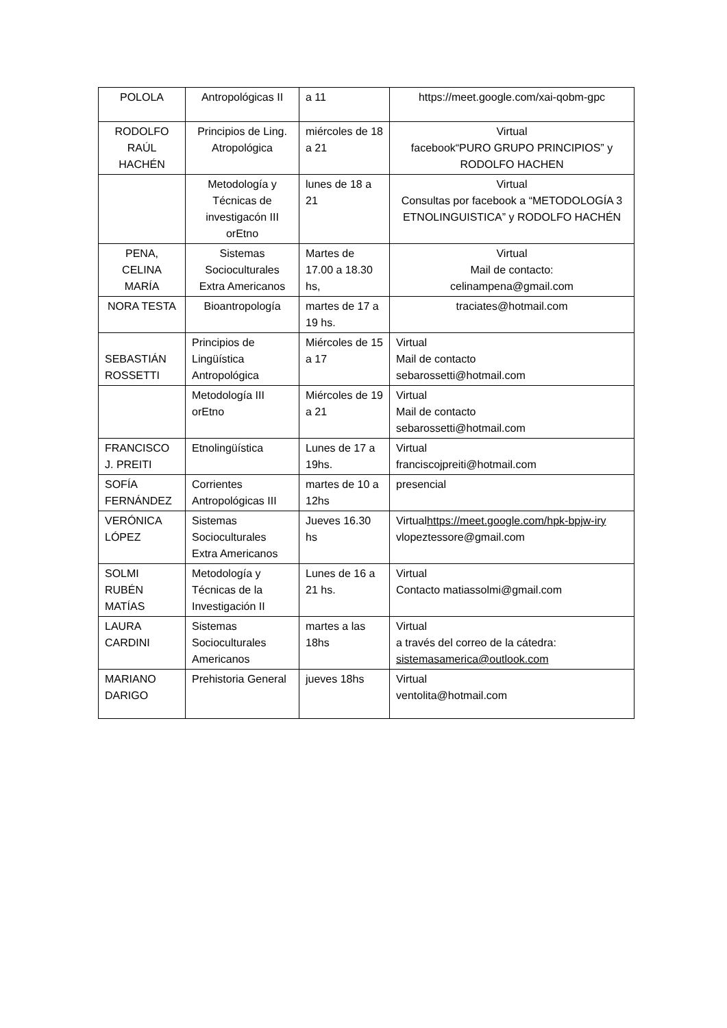| POLOLA | Antropológicas II | a 11 | https://meet.google.com/xai-qobm-gpc |
| RODOLFO RAÚL HACHÉN | Principios de Ling. Atropológica | miércoles de 18 a 21 | Virtual facebook“PURO GRUPO PRINCIPIOS” y RODOLFO HACHEN |
| | Metodología y Técnicas de investigacón III orEtno | lunes de 18 a 21 | Virtual Consultas por facebook a “METODOLOGÍA 3 ETNOLINGUISTICA” y RODOLFO HACHÉN |
| PENA, CELINA MARÍA | Sistemas Socioculturales Extra Americanos | Martes de 17.00 a 18.30 hs, | Virtual Mail de contacto: celinampena@gmail.com |
| NORA TESTA | Bioantropología | martes de 17 a 19 hs. | traciates@hotmail.com |
| SEBASTIÁN ROSSETTI | Principios de Lingüística Antropológica | Miércoles de 15 a 17 | Virtual Mail de contacto sebarossetti@hotmail.com |
| | Metodología III orEtno | Miércoles de 19 a 21 | Virtual Mail de contacto sebarossetti@hotmail.com |
| FRANCISCO J. PREITI | Etnolingüística | Lunes de 17 a 19hs. | Virtual franciscojpreiti@hotmail.com |
| SOFÍA FERNÁNDEZ | Corrientes Antropológicas III | martes de 10 a 12hs | presencial |
| VERÓNICA LÓPEZ | Sistemas Socioculturales Extra Americanos | Jueves 16.30 hs | Virtual https://meet.google.com/hpk-bpjw-iry vlopeztessore@gmail.com |
| SOLMI RUBÉN MATÍAS | Metodología y Técnicas de la Investigación II | Lunes de 16 a 21 hs. | Virtual Contacto matiassolmi@gmail.com |
| LAURA CARDINI | Sistemas Socioculturales Americanos | martes a las 18hs | Virtual a través del correo de la cátedra: sistemasamerica@outlook.com |
| MARIANO DARIGO | Prehistoria General | jueves 18hs | Virtual ventolita@hotmail.com |